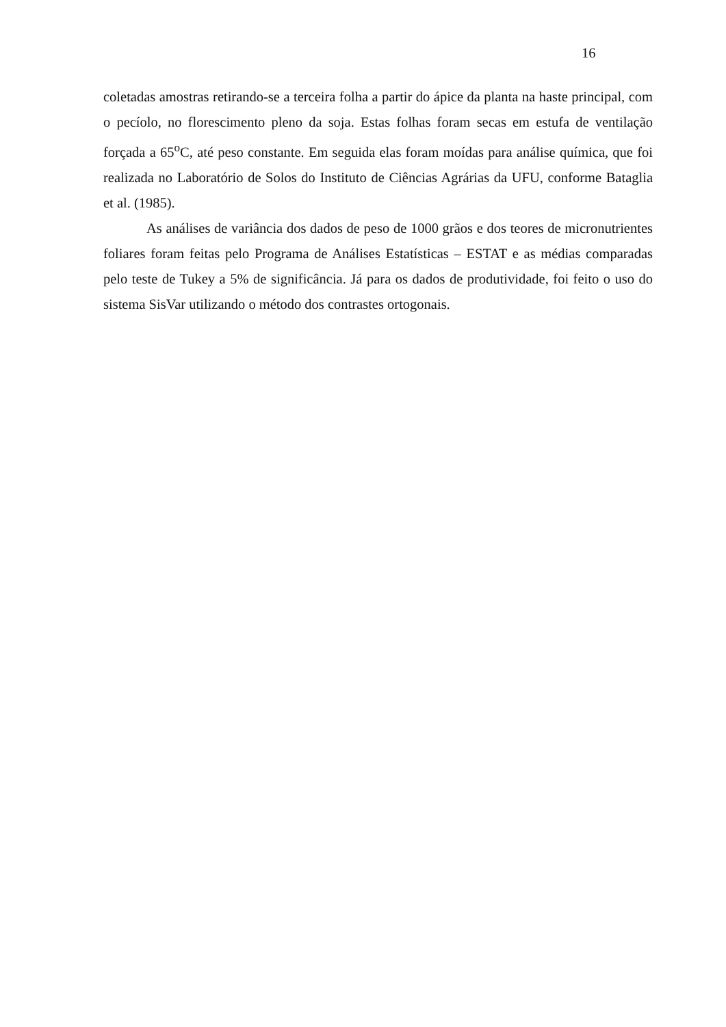16
coletadas amostras retirando-se a terceira folha a partir do ápice da planta na haste principal, com o pecíolo, no florescimento pleno da soja. Estas folhas foram secas em estufa de ventilação forçada a 65<sup>o</sup>C, até peso constante. Em seguida elas foram moídas para análise química, que foi realizada no Laboratório de Solos do Instituto de Ciências Agrárias da UFU, conforme Bataglia et al. (1985).
As análises de variância dos dados de peso de 1000 grãos e dos teores de micronutrientes foliares foram feitas pelo Programa de Análises Estatísticas – ESTAT e as médias comparadas pelo teste de Tukey a 5% de significância. Já para os dados de produtividade, foi feito o uso do sistema SisVar utilizando o método dos contrastes ortogonais.